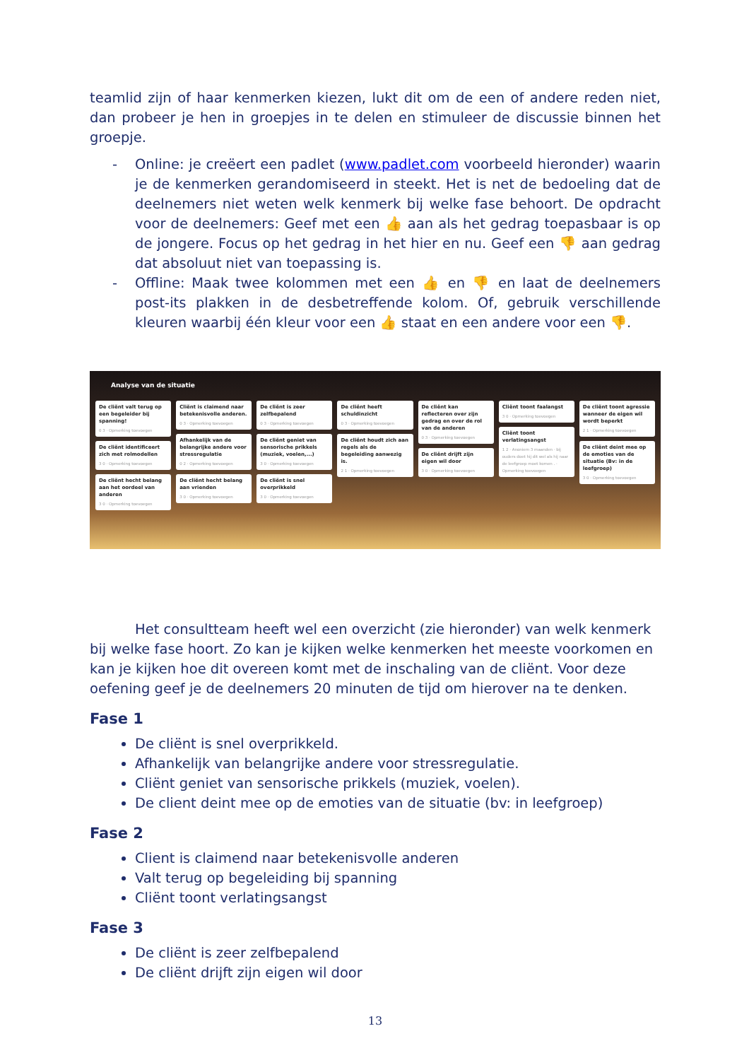teamlid zijn of haar kenmerken kiezen, lukt dit om de een of andere reden niet, dan probeer je hen in groepjes in te delen en stimuleer de discussie binnen het groepje.
- Online: je creëert een padlet (www.padlet.com voorbeeld hieronder) waarin je de kenmerken gerandomiseerd in steekt. Het is net de bedoeling dat de deelnemers niet weten welk kenmerk bij welke fase behoort. De opdracht voor de deelnemers: Geef met een 👍 aan als het gedrag toepasbaar is op de jongere. Focus op het gedrag in het hier en nu. Geef een 👎 aan gedrag dat absoluut niet van toepassing is.
- Offline: Maak twee kolommen met een 👍 en 👎 en laat de deelnemers post-its plakken in de desbetreffende kolom. Of, gebruik verschillende kleuren waarbij één kleur voor een 👍 staat en een andere voor een 👎.
Analyse van de situatie
De cliënt valt terug op een begeleider bij spanning!
0 3 · Opmerking toevoegen
De cliënt identificeert zich met rolmodellen
3 0 · Opmerking toevoegen
De cliënt hecht belang aan het oordeel van anderen
3 0 · Opmerking toevoegen
Cliënt is claimend naar betekenisvolle anderen.
0 3 · Opmerking toevoegen
Afhankelijk van de belangrijke andere voor stressregulatie
0 2 · Opmerking toevoegen
De cliënt hecht belang aan vrienden
3 0 · Opmerking toevoegen
De cliënt is zeer zelfbepalend
0 3 · Opmerking toevoegen
De cliënt geniet van sensorische prikkels (muziek, voelen,...)
3 0 · Opmerking toevoegen
De cliënt is snel overprikkeld
3 0 · Opmerking toevoegen
De cliënt heeft schuldinzicht
0 3 · Opmerking toevoegen
De cliënt houdt zich aan regels als de begeleiding aanwezig is.
2 1 · Opmerking toevoegen
De cliënt kan reflecteren over zijn gedrag en over de rol van de anderen
0 3 · Opmerking toevoegen
De cliënt drijft zijn eigen wil door
3 0 · Opmerking toevoegen
Cliënt toont faalangst
3 0 · Opmerking toevoegen
Cliënt toont verlatingsangst
1 2 · Anoniem 3 maanden · bij ouders doet hij dit wel als hij naar de leefgroep moet komen . · Opmerking toevoegen
De cliënt toont agressie wanneer de eigen wil wordt beperkt
2 1 · Opmerking toevoegen
De cliënt deint mee op de emoties van de situatie (Bv: in de leefgroep)
3 0 · Opmerking toevoegen
Het consultteam heeft wel een overzicht (zie hieronder) van welk kenmerk bij welke fase hoort. Zo kan je kijken welke kenmerken het meeste voorkomen en kan je kijken hoe dit overeen komt met de inschaling van de cliënt. Voor deze oefening geef je de deelnemers 20 minuten de tijd om hierover na te denken.
Fase 1
De cliënt is snel overprikkeld.
Afhankelijk van belangrijke andere voor stressregulatie.
Cliënt geniet van sensorische prikkels (muziek, voelen).
De client deint mee op de emoties van de situatie (bv: in leefgroep)
Fase 2
Client is claimend naar betekenisvolle anderen
Valt terug op begeleiding bij spanning
Cliënt toont verlatingsangst
Fase 3
De cliënt is zeer zelfbepalend
De cliënt drijft zijn eigen wil door
13